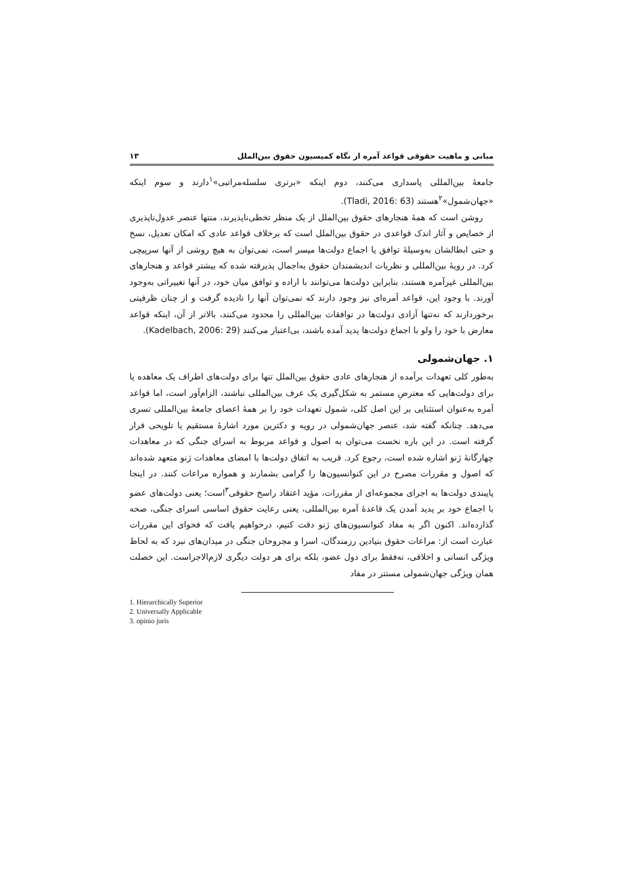مبانی و ماهیت حقوقی قواعد آمره از نگاه کمیسیون حقوق بین‌الملل ۱۳
جامعهٔ بین‌المللی پاسداری می‌کنند، دوم اینکه «برتری سلسله‌مراتبی»<sup>۱</sup>دارند و سوم اینکه «جهان‌شمول»<sup>۲</sup>هستند (Tladi, 2016: 63).
روشن است که همهٔ هنجارهای حقوق بین‌الملل از یک منظر تخطی‌ناپذیرند، منتها عنصر عدول‌ناپذیری از خصایص و آثار اندک قواعدی در حقوق بین‌الملل است که برخلاف قواعد عادی که امکان تعدیل، نسخ و حتی ابطالشان به‌وسیلهٔ توافق یا اجماع دولت‌ها میسر است، نمی‌توان به هیچ روشی از آنها سرپیچی کرد. در رویهٔ بین‌المللی و نظریات اندیشمندان حقوق به‌اجمال پذیرفته شده که بیشتر قواعد و هنجارهای بین‌المللی غیرآمره هستند، بنابراین دولت‌ها می‌توانند با اراده و توافق میان خود، در آنها تغییراتی به‌وجود آورند. با وجود این، قواعد آمره‌ای نیز وجود دارند که نمی‌توان آنها را نادیده گرفت و از چنان ظرفیتی برخوردارند که نه‌تنها آزادی دولت‌ها در توافقات بین‌المللی را محدود می‌کنند، بالاتر از آن، اینکه قواعد معارض با خود را ولو با اجماع دولت‌ها پدید آمده باشند، بی‌اعتبار می‌کنند (Kadelbach, 2006: 29).
۱. جهان‌شمولی
به‌طور کلی تعهدات برآمده از هنجارهای عادی حقوق بین‌الملل تنها برای دولت‌های اطراف یک معاهده یا برای دولت‌هایی که معترضِ مستمر به شکل‌گیری یک عرف بین‌المللی نباشند، الزام‌آور است، اما قواعد آمره به‌عنوان استثنایی بر این اصل کلی، شمول تعهدات خود را بر همهٔ اعضای جامعهٔ بین‌المللی تسری می‌دهد. چنانکه گفته شد، عنصر جهان‌شمولی در رویه و دکترین مورد اشارهٔ مستقیم یا تلویحی قرار گرفته است. در این باره نخست می‌توان به اصول و قواعد مربوط به اسرای جنگی که در معاهدات چهارگانهٔ ژنو اشاره شده است، رجوع کرد. قریب به اتفاق دولت‌ها با امضای معاهدات ژنو متعهد شده‌اند که اصول و مقررات مصرح در این کنوانسیون‌ها را گرامی بشمارند و همواره مراعات کنند. در اینجا پایبندی دولت‌ها به اجرای مجموعه‌ای از مقررات، مؤید اعتقاد راسخ حقوقی<sup>۳</sup>است؛ یعنی دولت‌های عضو با اجماع خود بر پدید آمدن یک قاعدهٔ آمره بین‌المللی، یعنی رعایت حقوق اساسی اسرای جنگی، صحه گذارده‌اند. اکنون اگر به مفاد کنوانسیون‌های ژنو دقت کنیم، درخواهیم یافت که فحوای این مقررات عبارت است از: مراعات حقوق بنیادین رزمندگان، اسرا و مجروحان جنگی در میدان‌های نبرد که به لحاظ ویژگی انسانی و اخلاقی، نه‌فقط برای دول عضو، بلکه برای هر دولت دیگری لازم‌الاجراست. این خصلت همان ویژگی جهان‌شمولی مستتر در مفاد
1. Hierarchically Superior
2. Universally Applicable
3. opinio juris